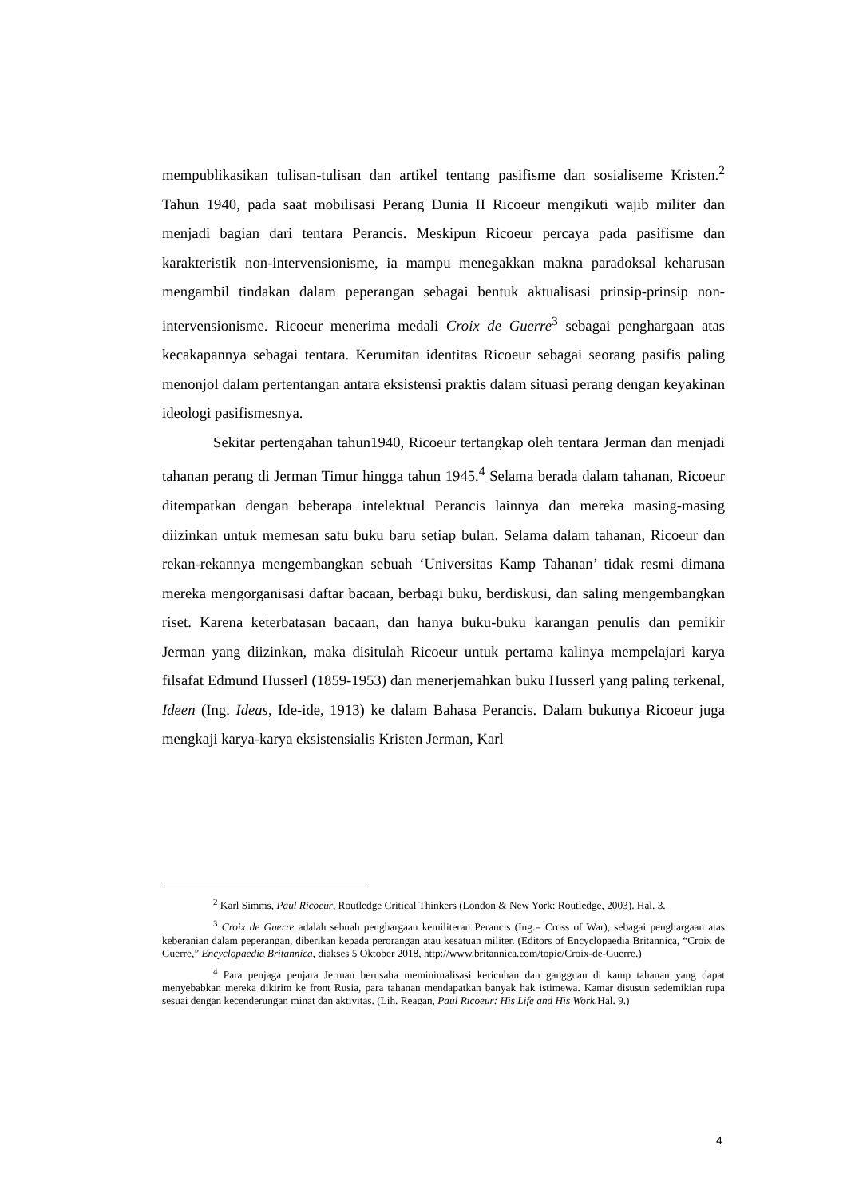mempublikasikan tulisan-tulisan dan artikel tentang pasifisme dan sosialiseme Kristen.<sup>2</sup> Tahun 1940, pada saat mobilisasi Perang Dunia II Ricoeur mengikuti wajib militer dan menjadi bagian dari tentara Perancis. Meskipun Ricoeur percaya pada pasifisme dan karakteristik non-intervensionisme, ia mampu menegakkan makna paradoksal keharusan mengambil tindakan dalam peperangan sebagai bentuk aktualisasi prinsip-prinsip non-intervensionisme. Ricoeur menerima medali Croix de Guerre<sup>3</sup> sebagai penghargaan atas kecakapannya sebagai tentara. Kerumitan identitas Ricoeur sebagai seorang pasifis paling menonjol dalam pertentangan antara eksistensi praktis dalam situasi perang dengan keyakinan ideologi pasifismesnya.
Sekitar pertengahan tahun1940, Ricoeur tertangkap oleh tentara Jerman dan menjadi tahanan perang di Jerman Timur hingga tahun 1945.<sup>4</sup> Selama berada dalam tahanan, Ricoeur ditempatkan dengan beberapa intelektual Perancis lainnya dan mereka masing-masing diizinkan untuk memesan satu buku baru setiap bulan. Selama dalam tahanan, Ricoeur dan rekan-rekannya mengembangkan sebuah ‘Universitas Kamp Tahanan’ tidak resmi dimana mereka mengorganisasi daftar bacaan, berbagi buku, berdiskusi, dan saling mengembangkan riset. Karena keterbatasan bacaan, dan hanya buku-buku karangan penulis dan pemikir Jerman yang diizinkan, maka disitulah Ricoeur untuk pertama kalinya mempelajari karya filsafat Edmund Husserl (1859-1953) dan menerjemahkan buku Husserl yang paling terkenal, Ideen (Ing. Ideas, Ide-ide, 1913) ke dalam Bahasa Perancis. Dalam bukunya Ricoeur juga mengkaji karya-karya eksistensialis Kristen Jerman, Karl
<sup>2</sup> Karl Simms, Paul Ricoeur, Routledge Critical Thinkers (London & New York: Routledge, 2003). Hal. 3.
<sup>3</sup> Croix de Guerre adalah sebuah penghargaan kemiliteran Perancis (Ing.= Cross of War), sebagai penghargaan atas keberanian dalam peperangan, diberikan kepada perorangan atau kesatuan militer. (Editors of Encyclopaedia Britannica, “Croix de Guerre,” Encyclopaedia Britannica, diakses 5 Oktober 2018, http://www.britannica.com/topic/Croix-de-Guerre.)
<sup>4</sup> Para penjaga penjara Jerman berusaha meminimalisasi kericuhan dan gangguan di kamp tahanan yang dapat menyebabkan mereka dikirim ke front Rusia, para tahanan mendapatkan banyak hak istimewa. Kamar disusun sedemikian rupa sesuai dengan kecenderungan minat dan aktivitas. (Lih. Reagan, Paul Ricoeur: His Life and His Work. Hal. 9.)
4